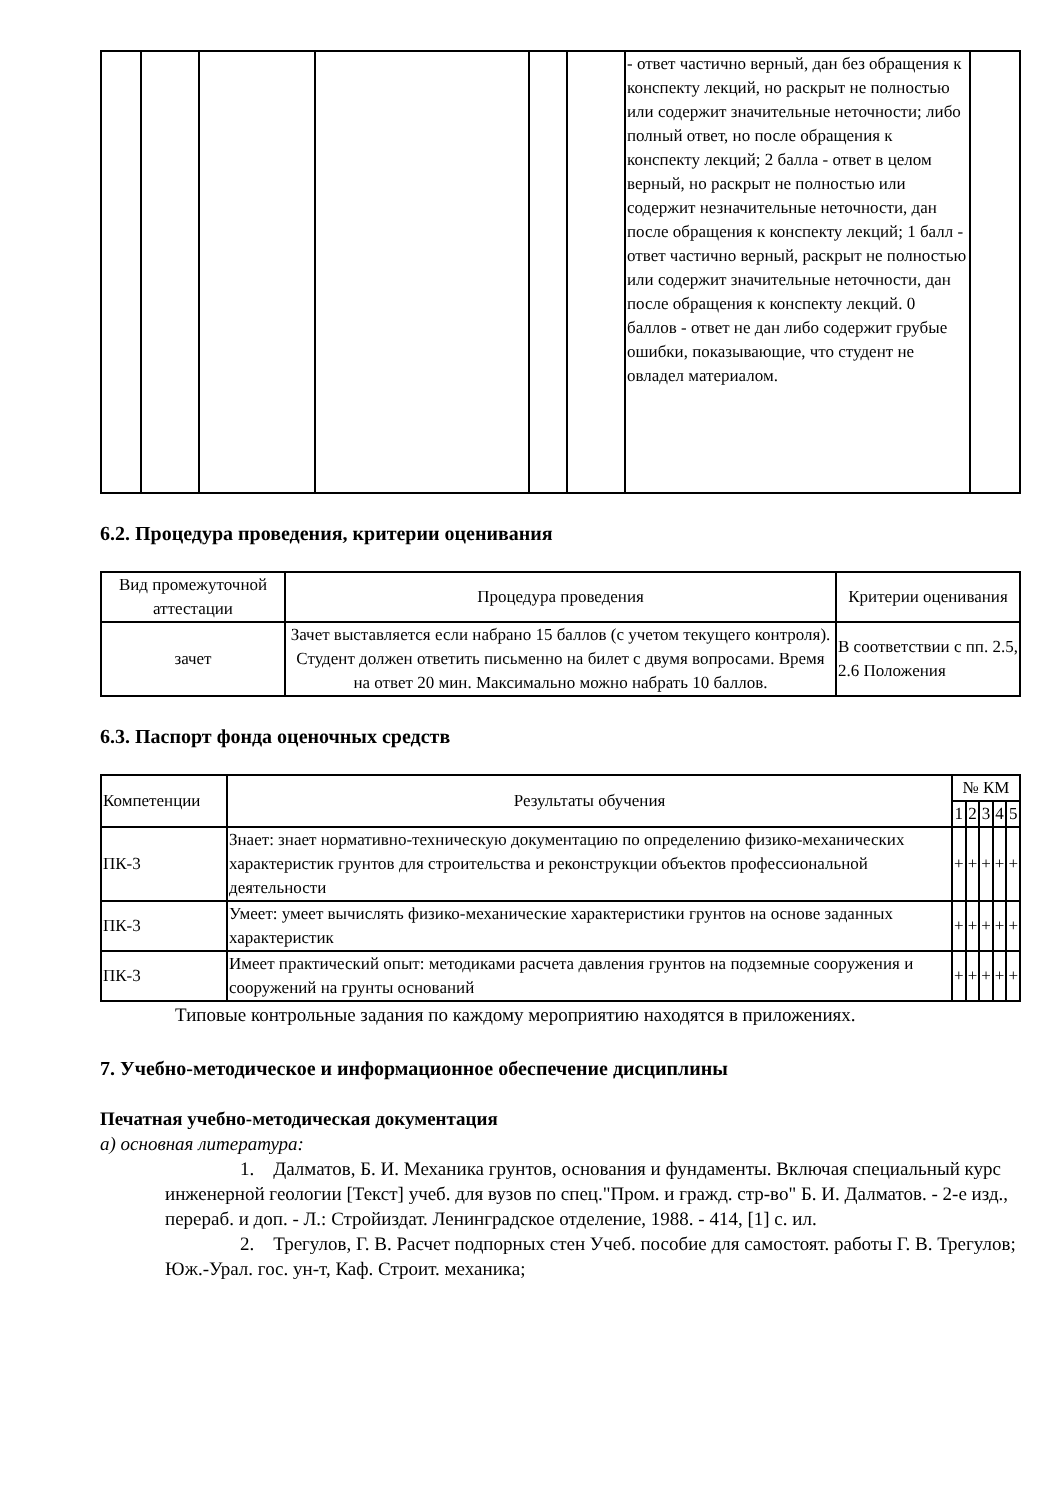| | | | | | | - ответ частично верный, дан без обращения к конспекту лекций, но раскрыт не полностью или содержит значительные неточности; либо полный ответ, но после обращения к конспекту лекций; 2 балла - ответ в целом верный, но раскрыт не полностью или содержит незначительные неточности, дан после обращения к конспекту лекций; 1 балл - ответ частично верный, раскрыт не полностью или содержит значительные неточности, дан после обращения к конспекту лекций. 0 баллов - ответ не дан либо содержит грубые ошибки, показывающие, что студент не овладел материалом. | |
6.2. Процедура проведения, критерии оценивания
| Вид промежуточной аттестации | Процедура проведения | Критерии оценивания |
| --- | --- | --- |
| зачет | Зачет выставляется если набрано 15 баллов (с учетом текущего контроля). Студент должен ответить письменно на билет с двумя вопросами. Время на ответ 20 мин. Максимально можно набрать 10 баллов. | В соответствии с пп. 2.5, 2.6 Положения |
6.3. Паспорт фонда оценочных средств
| Компетенции | Результаты обучения | № КМ | | | | |
| --- | --- | --- | --- | --- | --- | --- |
| | | 1 | 2 | 3 | 4 | 5 |
| ПК-3 | Знает: знает нормативно-техническую документацию по определению физико-механических характеристик грунтов для строительства и реконструкции объектов профессиональной деятельности | + | + | + | + | + |
| ПК-3 | Умеет: умеет вычислять физико-механические характеристики грунтов на основе заданных характеристик | + | + | + | + | + |
| ПК-3 | Имеет практический опыт: методиками расчета давления грунтов на подземные сооружения и сооружений на грунты оснований | + | + | + | + | + |
Типовые контрольные задания по каждому мероприятию находятся в приложениях.
7. Учебно-методическое и информационное обеспечение дисциплины
Печатная учебно-методическая документация
а) основная литература:
1. Далматов, Б. И. Механика грунтов, основания и фундаменты. Включая специальный курс инженерной геологии [Текст] учеб. для вузов по спец."Пром. и гражд. стр-во" Б. И. Далматов. - 2-е изд., перераб. и доп. - Л.: Стройиздат. Ленинградское отделение, 1988. - 414, [1] с. ил.
2. Трегулов, Г. В. Расчет подпорных стен Учеб. пособие для самостоят. работы Г. В. Трегулов; Юж.-Урал. гос. ун-т, Каф. Строит. механика;